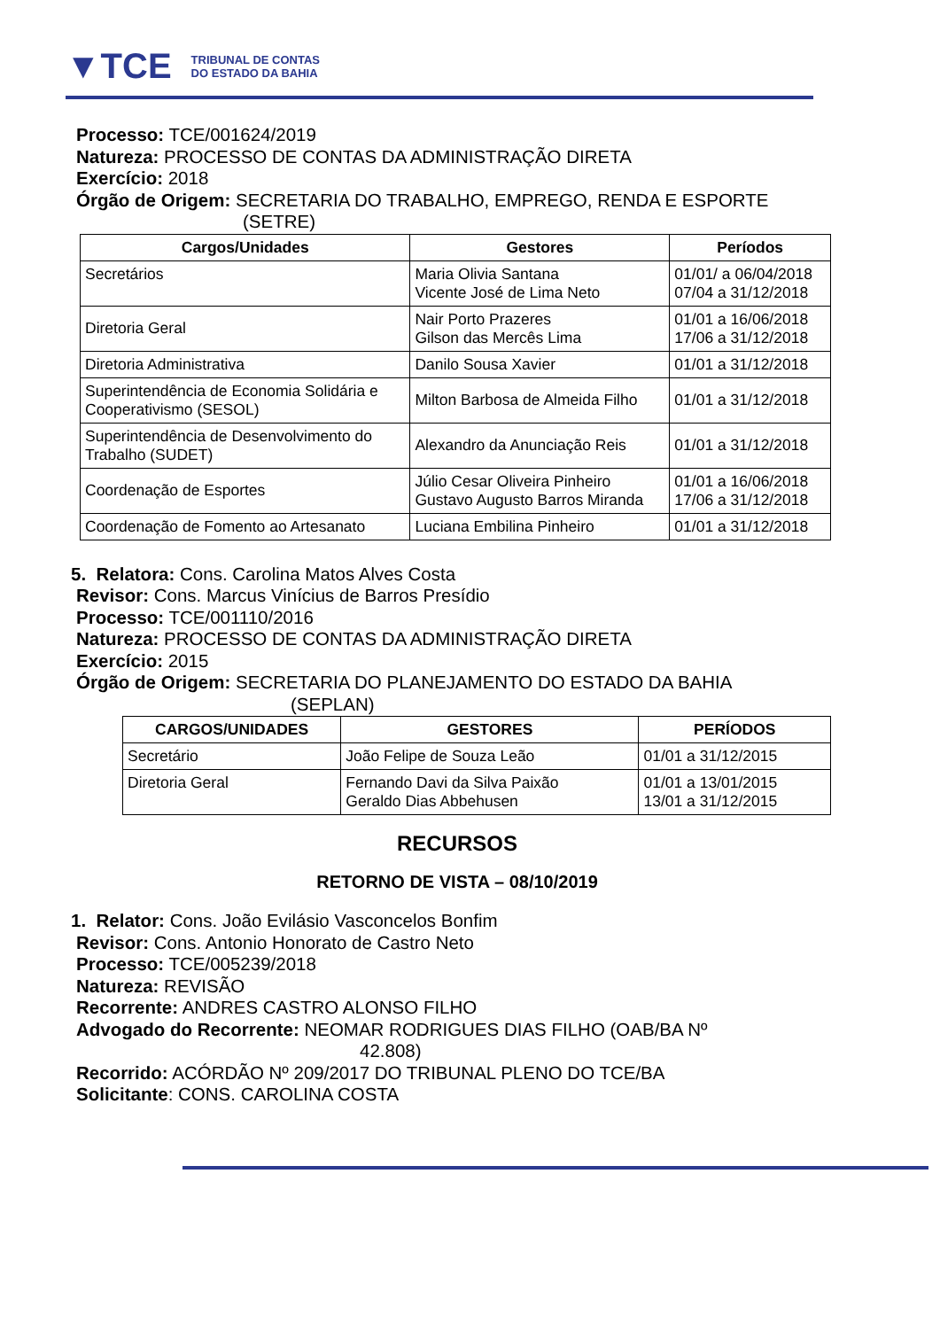▼TCE TRIBUNAL DE CONTAS
DO ESTADO DA BAHIA
Processo: TCE/001624/2019
Natureza: PROCESSO DE CONTAS DA ADMINISTRAÇÃO DIRETA
Exercício: 2018
Órgão de Origem: SECRETARIA DO TRABALHO, EMPREGO, RENDA E ESPORTE
(SETRE)
| Cargos/Unidades | Gestores | Períodos |
| --- | --- | --- |
| Secretários | Maria Olivia Santana Vicente José de Lima Neto | 01/01/ a 06/04/2018 07/04 a 31/12/2018 |
| Diretoria Geral | Nair Porto Prazeres Gilson das Mercês Lima | 01/01 a 16/06/2018 17/06 a 31/12/2018 |
| Diretoria Administrativa | Danilo Sousa Xavier | 01/01 a 31/12/2018 |
| Superintendência de Economia Solidária e Cooperativismo (SESOL) | Milton Barbosa de Almeida Filho | 01/01 a 31/12/2018 |
| Superintendência de Desenvolvimento do Trabalho (SUDET) | Alexandro da Anunciação Reis | 01/01 a 31/12/2018 |
| Coordenação de Esportes | Júlio Cesar Oliveira Pinheiro Gustavo Augusto Barros Miranda | 01/01 a 16/06/2018 17/06 a 31/12/2018 |
| Coordenação de Fomento ao Artesanato | Luciana Embilina Pinheiro | 01/01 a 31/12/2018 |
5. Relatora: Cons. Carolina Matos Alves Costa
Revisor: Cons. Marcus Vinícius de Barros Presídio
Processo: TCE/001110/2016
Natureza: PROCESSO DE CONTAS DA ADMINISTRAÇÃO DIRETA
Exercício: 2015
Órgão de Origem: SECRETARIA DO PLANEJAMENTO DO ESTADO DA BAHIA
(SEPLAN)
| CARGOS/UNIDADES | GESTORES | PERÍODOS |
| --- | --- | --- |
| Secretário | João Felipe de Souza Leão | 01/01 a 31/12/2015 |
| Diretoria Geral | Fernando Davi da Silva Paixão Geraldo Dias Abbehusen | 01/01 a 13/01/2015 13/01 a 31/12/2015 |
RECURSOS
RETORNO DE VISTA – 08/10/2019
1. Relator: Cons. João Evilásio Vasconcelos Bonfim
Revisor: Cons. Antonio Honorato de Castro Neto
Processo: TCE/005239/2018
Natureza: REVISÃO
Recorrente: ANDRES CASTRO ALONSO FILHO
Advogado do Recorrente: NEOMAR RODRIGUES DIAS FILHO (OAB/BA Nº
42.808)
Recorrido: ACÓRDÃO Nº 209/2017 DO TRIBUNAL PLENO DO TCE/BA
Solicitante: CONS. CAROLINA COSTA